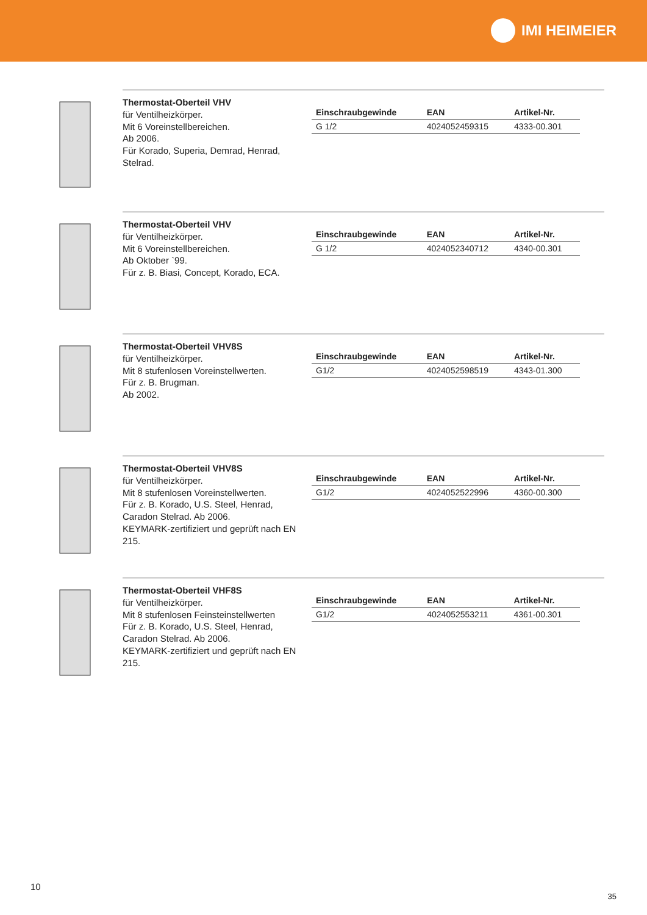IMI HEIMEIER
Thermostat-Oberteil VHV
für Ventilheizkörper.
Mit 6 Voreinstellbereichen.
Ab 2006.
Für Korado, Superia, Demrad, Henrad, Stelrad.
| Einschraubgewinde | EAN | Artikel-Nr. |
| --- | --- | --- |
| G 1/2 | 4024052459315 | 4333-00.301 |
Thermostat-Oberteil VHV
für Ventilheizkörper.
Mit 6 Voreinstellbereichen.
Ab Oktober `99.
Für z. B. Biasi, Concept, Korado, ECA.
| Einschraubgewinde | EAN | Artikel-Nr. |
| --- | --- | --- |
| G 1/2 | 4024052340712 | 4340-00.301 |
Thermostat-Oberteil VHV8S
für Ventilheizkörper.
Mit 8 stufenlosen Voreinstellwerten.
Für z. B. Brugman.
Ab 2002.
| Einschraubgewinde | EAN | Artikel-Nr. |
| --- | --- | --- |
| G1/2 | 4024052598519 | 4343-01.300 |
Thermostat-Oberteil VHV8S
für Ventilheizkörper.
Mit 8 stufenlosen Voreinstellwerten.
Für z. B. Korado, U.S. Steel, Henrad, Caradon Stelrad. Ab 2006.
KEYMARK-zertifiziert und geprüft nach EN 215.
| Einschraubgewinde | EAN | Artikel-Nr. |
| --- | --- | --- |
| G1/2 | 4024052522996 | 4360-00.300 |
Thermostat-Oberteil VHF8S
für Ventilheizkörper.
Mit 8 stufenlosen Feinsteinstellwerten
Für z. B. Korado, U.S. Steel, Henrad, Caradon Stelrad. Ab 2006.
KEYMARK-zertifiziert und geprüft nach EN 215.
| Einschraubgewinde | EAN | Artikel-Nr. |
| --- | --- | --- |
| G1/2 | 4024052553211 | 4361-00.301 |
10
35